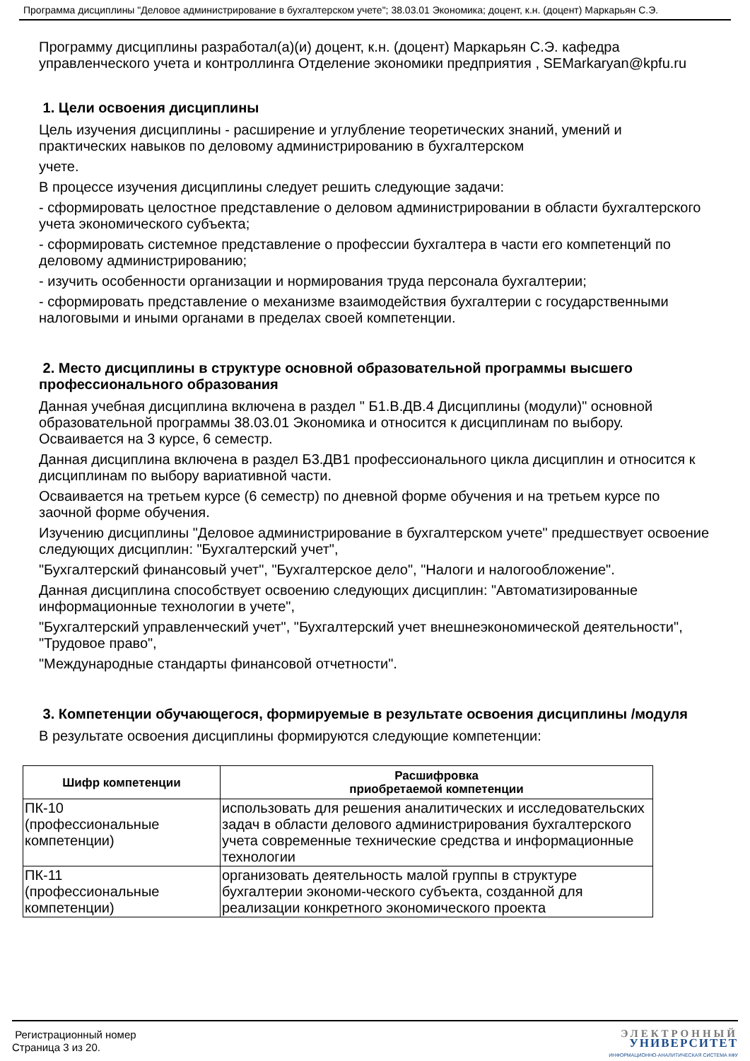Программа дисциплины "Деловое администрирование в бухгалтерском учете"; 38.03.01 Экономика; доцент, к.н. (доцент) Маркарьян С.Э.
Программу дисциплины разработал(а)(и) доцент, к.н. (доцент) Маркарьян С.Э. кафедра управленческого учета и контроллинга Отделение экономики предприятия , SEMarkaryan@kpfu.ru
1. Цели освоения дисциплины
Цель изучения дисциплины - расширение и углубление теоретических знаний, умений и практических навыков по деловому администрированию в бухгалтерском
учете.
В процессе изучения дисциплины следует решить следующие задачи:
- сформировать целостное представление о деловом администрировании в области бухгалтерского учета экономического субъекта;
- сформировать системное представление о профессии бухгалтера в части его компетенций по деловому администрированию;
- изучить особенности организации и нормирования труда персонала бухгалтерии;
- сформировать представление о механизме взаимодействия бухгалтерии с государственными налоговыми и иными органами в пределах своей компетенции.
2. Место дисциплины в структуре основной образовательной программы высшего профессионального образования
Данная учебная дисциплина включена в раздел " Б1.В.ДВ.4 Дисциплины (модули)" основной образовательной программы 38.03.01 Экономика и относится к дисциплинам по выбору. Осваивается на 3 курсе, 6 семестр.
Данная дисциплина включена в раздел Б3.ДВ1 профессионального цикла дисциплин и относится к дисциплинам по выбору вариативной части.
Осваивается на третьем курсе (6 семестр) по дневной форме обучения и на третьем курсе по заочной форме обучения.
Изучению дисциплины "Деловое администрирование в бухгалтерском учете" предшествует освоение следующих дисциплин: "Бухгалтерский учет",
"Бухгалтерский финансовый учет", "Бухгалтерское дело", "Налоги и налогообложение".
Данная дисциплина способствует освоению следующих дисциплин: "Автоматизированные информационные технологии в учете",
"Бухгалтерский управленческий учет", "Бухгалтерский учет внешнеэкономической деятельности", "Трудовое право",
"Международные стандарты финансовой отчетности".
3. Компетенции обучающегося, формируемые в результате освоения дисциплины /модуля
В результате освоения дисциплины формируются следующие компетенции:
| Шифр компетенции | Расшифровка приобретаемой компетенции |
| --- | --- |
| ПК-10 (профессиональные компетенции) | использовать для решения аналитических и исследовательских задач в области делового администрирования бухгалтерского учета современные технические средства и информационные технологии |
| ПК-11 (профессиональные компетенции) | организовать деятельность малой группы в структуре бухгалтерии экономи-ческого субъекта, созданной для реализации конкретного экономического проекта |
Регистрационный номер
Страница 3 из 20.
ЭЛЕКТРОННЫЙ
УНИВЕРСИТЕТ
ИНФОРМАЦИОННО-АНАЛИТИЧЕСКАЯ СИСТЕМА КФУ